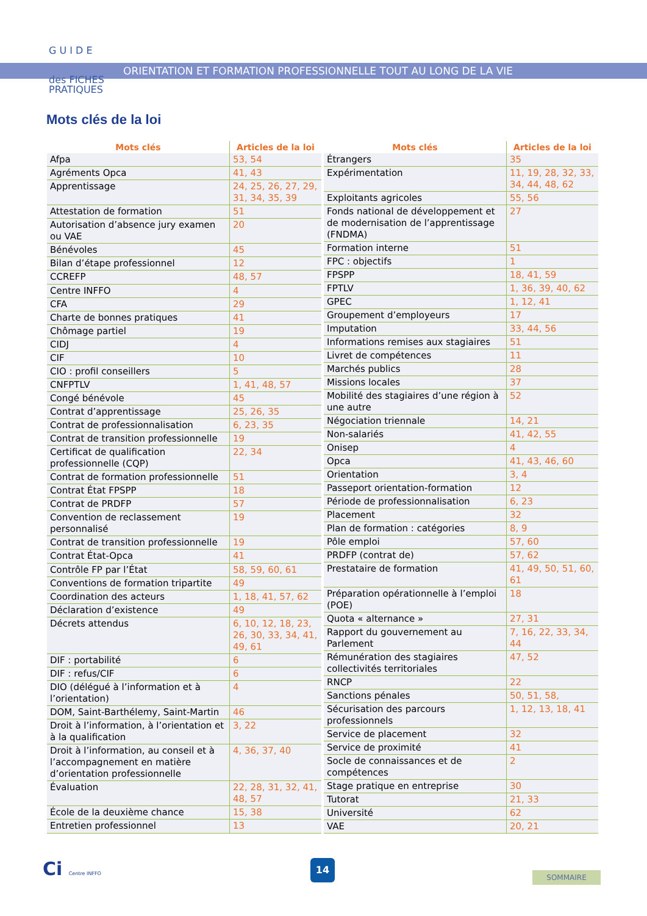G U I D E
des FICHES
PRATIQUES
ORIENTATION ET FORMATION PROFESSIONNELLE TOUT AU LONG DE LA VIE
Mots clés de la loi
| Mots clés | Articles de la loi |
| --- | --- |
| Afpa | 53, 54 |
| Agréments Opca | 41, 43 |
| Apprentissage | 24, 25, 26, 27, 29, 31, 34, 35, 39 |
| Attestation de formation | 51 |
| Autorisation d’absence jury examen ou VAE | 20 |
| Bénévoles | 45 |
| Bilan d’étape professionnel | 12 |
| CCREFP | 48, 57 |
| Centre INFFO | 4 |
| CFA | 29 |
| Charte de bonnes pratiques | 41 |
| Chômage partiel | 19 |
| CIDJ | 4 |
| CIF | 10 |
| CIO : profil conseillers | 5 |
| CNFPTLV | 1, 41, 48, 57 |
| Congé bénévole | 45 |
| Contrat d’apprentissage | 25, 26, 35 |
| Contrat de professionnalisation | 6, 23, 35 |
| Contrat de transition professionnelle | 19 |
| Certificat de qualification professionnelle (CQP) | 22, 34 |
| Contrat de formation professionnelle | 51 |
| Contrat État FPSPP | 18 |
| Contrat de PRDFP | 57 |
| Convention de reclassement personnalisé | 19 |
| Contrat de transition professionnelle | 19 |
| Contrat État-Opca | 41 |
| Contrôle FP par l’État | 58, 59, 60, 61 |
| Conventions de formation tripartite | 49 |
| Coordination des acteurs | 1, 18, 41, 57, 62 |
| Déclaration d’existence | 49 |
| Décrets attendus | 6, 10, 12, 18, 23, 26, 30, 33, 34, 41, 49, 61 |
| DIF : portabilité | 6 |
| DIF : refus/CIF | 6 |
| DIO (délégué à l’information et à l’orientation) | 4 |
| DOM, Saint-Barthélemy, Saint-Martin | 46 |
| Droit à l’information, à l’orientation et à la qualification | 3, 22 |
| Droit à l’information, au conseil et à l’accompagnement en matière d’orientation professionnelle | 4, 36, 37, 40 |
| Évaluation | 22, 28, 31, 32, 41, 48, 57 |
| École de la deuxième chance | 15, 38 |
| Entretien professionnel | 13 |
| Mots clés | Articles de la loi |
| --- | --- |
| Étrangers | 35 |
| Expérimentation | 11, 19, 28, 32, 33, 34, 44, 48, 62 |
| Exploitants agricoles | 55, 56 |
| Fonds national de développement et de modernisation de l’apprentissage (FNDMA) | 27 |
| Formation interne | 51 |
| FPC : objectifs | 1 |
| FPSPP | 18, 41, 59 |
| FPTLV | 1, 36, 39, 40, 62 |
| GPEC | 1, 12, 41 |
| Groupement d’employeurs | 17 |
| Imputation | 33, 44, 56 |
| Informations remises aux stagiaires | 51 |
| Livret de compétences | 11 |
| Marchés publics | 28 |
| Missions locales | 37 |
| Mobilité des stagiaires d’une région à une autre | 52 |
| Négociation triennale | 14, 21 |
| Non-salariés | 41, 42, 55 |
| Onisep | 4 |
| Opca | 41, 43, 46, 60 |
| Orientation | 3, 4 |
| Passeport orientation-formation | 12 |
| Période de professionnalisation | 6, 23 |
| Placement | 32 |
| Plan de formation : catégories | 8, 9 |
| Pôle emploi | 57, 60 |
| PRDFP (contrat de) | 57, 62 |
| Prestataire de formation | 41, 49, 50, 51, 60, 61 |
| Préparation opérationnelle à l’emploi (POE) | 18 |
| Quota « alternance » | 27, 31 |
| Rapport du gouvernement au Parlement | 7, 16, 22, 33, 34, 44 |
| Rémunération des stagiaires collectivités territoriales | 47, 52 |
| RNCP | 22 |
| Sanctions pénales | 50, 51, 58, |
| Sécurisation des parcours professionnels | 1, 12, 13, 18, 41 |
| Service de placement | 32 |
| Service de proximité | 41 |
| Socle de connaissances et de compétences | 2 |
| Stage pratique en entreprise | 30 |
| Tutorat | 21, 33 |
| Université | 62 |
| VAE | 20, 21 |
Ci Centre INFFO
14
SOMMAIRE